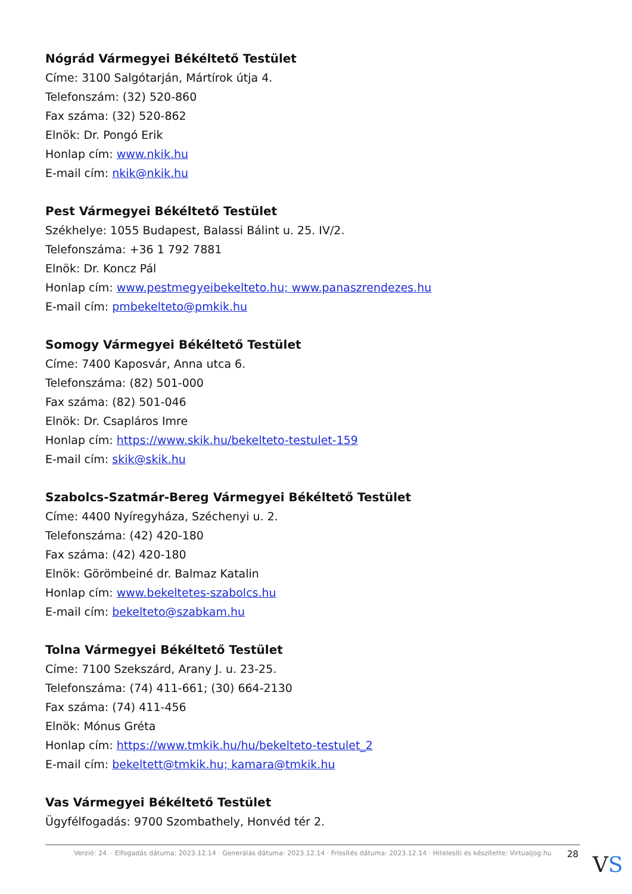Nógrád Vármegyei Békéltető Testület
Címe: 3100 Salgótarján, Mártírok útja 4.
Telefonszám: (32) 520-860
Fax száma: (32) 520-862
Elnök: Dr. Pongó Erik
Honlap cím: www.nkik.hu
E-mail cím: nkik@nkik.hu
Pest Vármegyei Békéltető Testület
Székhelye: 1055 Budapest, Balassi Bálint u. 25. IV/2.
Telefonszáma: +36 1 792 7881
Elnök: Dr. Koncz Pál
Honlap cím: www.pestmegyeibekelteto.hu; www.panaszrendezes.hu
E-mail cím: pmbekelteto@pmkik.hu
Somogy Vármegyei Békéltető Testület
Címe: 7400 Kaposvár, Anna utca 6.
Telefonszáma: (82) 501-000
Fax száma: (82) 501-046
Elnök: Dr. Csapláros Imre
Honlap cím: https://www.skik.hu/bekelteto-testulet-159
E-mail cím: skik@skik.hu
Szabolcs-Szatmár-Bereg Vármegyei Békéltető Testület
Címe: 4400 Nyíregyháza, Széchenyi u. 2.
Telefonszáma: (42) 420-180
Fax száma: (42) 420-180
Elnök: Görömbeiné dr. Balmaz Katalin
Honlap cím: www.bekeltetes-szabolcs.hu
E-mail cím: bekelteto@szabkam.hu
Tolna Vármegyei Békéltető Testület
Címe: 7100 Szekszárd, Arany J. u. 23-25.
Telefonszáma: (74) 411-661; (30) 664-2130
Fax száma: (74) 411-456
Elnök: Mónus Gréta
Honlap cím: https://www.tmkik.hu/hu/bekelteto-testulet_2
E-mail cím: bekeltett@tmkik.hu; kamara@tmkik.hu
Vas Vármegyei Békéltető Testület
Ügyfélfogadás: 9700 Szombathely, Honvéd tér 2.
Verzió: 24. · Elfogadás dátuma: 2023.12.14 · Generálás dátuma: 2023.12.14 · Frissítés dátuma: 2023.12.14 · Hitelesíti és készítette: Virtualjog.hu
28 VS